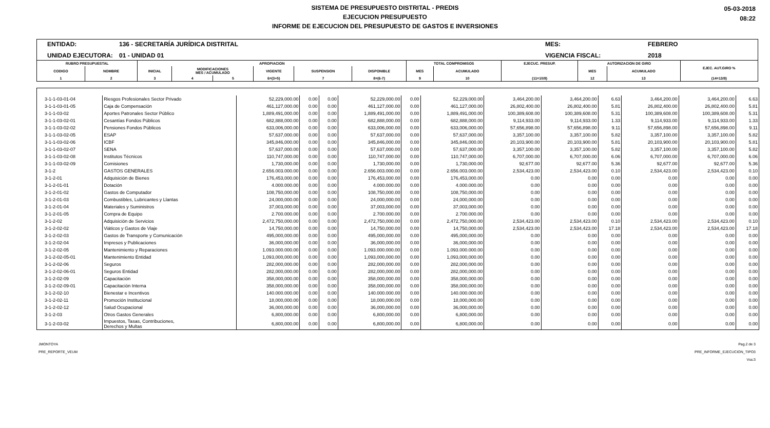05-03-2018
08:22
SISTEMA DE PRESUPUESTO DISTRITAL - PREDIS
EJECUCION PRESUPUESTO
INFORME DE EJECUCION DEL PRESUPUESTO DE GASTOS E INVERSIONES
ENTIDAD: 136 - SECRETARÍA JURÍDICA DISTRITAL MES: FEBRERO UNIDAD EJECUTORA: 01 - UNIDAD 01 VIGENCIA FISCAL: 2018
| RUBRO PRESUPUESTAL | | APROPIACION | | | | | | TOTAL COMPROMISOS | | EJECUC. PRESUP. | AUTORIZACION DE GIRO | | EJEC. AUT.GIRO % |
| --- | --- | --- | --- | --- | --- | --- | --- | --- | --- | --- | --- | --- | --- |
| CODIGO | NOMBRE | INICIAL | MODIFICACIONES MES / ACUMULADO | | VIGENTE | SUSPENSION | DISPONIBLE | MES | ACUMULADO | | MES | ACUMULADO | |
| 1 | 2 | 3 | 4 | 5 | 6=(3+5) | 7 | 8=(6-7) | 9 | 10 | (11=10/8) | 12 | 13 | (14=13/8) |
| 3-1-1-03-01-04 | Riesgos Profesionales Sector Privado | 52,229,000.00 | 0.00 | 0.00 | 52,229,000.00 | 0.00 | 52,229,000.00 | 3,464,200.00 | 3,464,200.00 | 6.63 | 3,464,200.00 | 3,464,200.00 | 6.63 |
| 3-1-1-03-01-05 | Caja de Compensación | 461,127,000.00 | 0.00 | 0.00 | 461,127,000.00 | 0.00 | 461,127,000.00 | 26,802,400.00 | 26,802,400.00 | 5.81 | 26,802,400.00 | 26,802,400.00 | 5.81 |
| 3-1-1-03-02 | Aportes Patronales Sector Público | 1,889,491,000.00 | 0.00 | 0.00 | 1,889,491,000.00 | 0.00 | 1,889,491,000.00 | 100,389,608.00 | 100,389,608.00 | 5.31 | 100,389,608.00 | 100,389,608.00 | 5.31 |
| 3-1-1-03-02-01 | Cesantías Fondos Públicos | 682,888,000.00 | 0.00 | 0.00 | 682,888,000.00 | 0.00 | 682,888,000.00 | 9,114,933.00 | 9,114,933.00 | 1.33 | 9,114,933.00 | 9,114,933.00 | 1.33 |
| 3-1-1-03-02-02 | Pensiones Fondos Públicos | 633,006,000.00 | 0.00 | 0.00 | 633,006,000.00 | 0.00 | 633,006,000.00 | 57,656,898.00 | 57,656,898.00 | 9.11 | 57,656,898.00 | 57,656,898.00 | 9.11 |
| 3-1-1-03-02-05 | ESAP | 57,637,000.00 | 0.00 | 0.00 | 57,637,000.00 | 0.00 | 57,637,000.00 | 3,357,100.00 | 3,357,100.00 | 5.82 | 3,357,100.00 | 3,357,100.00 | 5.82 |
| 3-1-1-03-02-06 | ICBF | 345,846,000.00 | 0.00 | 0.00 | 345,846,000.00 | 0.00 | 345,846,000.00 | 20,103,900.00 | 20,103,900.00 | 5.81 | 20,103,900.00 | 20,103,900.00 | 5.81 |
| 3-1-1-03-02-07 | SENA | 57,637,000.00 | 0.00 | 0.00 | 57,637,000.00 | 0.00 | 57,637,000.00 | 3,357,100.00 | 3,357,100.00 | 5.82 | 3,357,100.00 | 3,357,100.00 | 5.82 |
| 3-1-1-03-02-08 | Institutos Técnicos | 110,747,000.00 | 0.00 | 0.00 | 110,747,000.00 | 0.00 | 110,747,000.00 | 6,707,000.00 | 6,707,000.00 | 6.06 | 6,707,000.00 | 6,707,000.00 | 6.06 |
| 3-1-1-03-02-09 | Comisiones | 1,730,000.00 | 0.00 | 0.00 | 1,730,000.00 | 0.00 | 1,730,000.00 | 92,677.00 | 92,677.00 | 5.36 | 92,677.00 | 92,677.00 | 5.36 |
| 3-1-2 | GASTOS GENERALES | 2.656.003.000.00 | 0.00 | 0.00 | 2.656.003.000.00 | 0.00 | 2.656.003.000.00 | 2,534,423.00 | 2,534,423.00 | 0.10 | 2,534,423.00 | 2,534,423.00 | 0.10 |
| 3-1-2-01 | Adquisición de Bienes | 176,453,000.00 | 0.00 | 0.00 | 176,453,000.00 | 0.00 | 176,453,000.00 | 0.00 | 0.00 | 0.00 | 0.00 | 0.00 | 0.00 |
| 3-1-2-01-01 | Dotación | 4.000.000.00 | 0.00 | 0.00 | 4.000.000.00 | 0.00 | 4.000.000.00 | 0.00 | 0.00 | 0.00 | 0.00 | 0.00 | 0.00 |
| 3-1-2-01-02 | Gastos de Computador | 108,750,000.00 | 0.00 | 0.00 | 108,750,000.00 | 0.00 | 108,750,000.00 | 0.00 | 0.00 | 0.00 | 0.00 | 0.00 | 0.00 |
| 3-1-2-01-03 | Combustibles, Lubricantes y Llantas | 24,000,000.00 | 0.00 | 0.00 | 24,000,000.00 | 0.00 | 24,000,000.00 | 0.00 | 0.00 | 0.00 | 0.00 | 0.00 | 0.00 |
| 3-1-2-01-04 | Materiales y Suministros | 37,003,000.00 | 0.00 | 0.00 | 37,003,000.00 | 0.00 | 37,003,000.00 | 0.00 | 0.00 | 0.00 | 0.00 | 0.00 | 0.00 |
| 3-1-2-01-05 | Compra de Equipo | 2.700.000.00 | 0.00 | 0.00 | 2.700.000.00 | 0.00 | 2.700.000.00 | 0.00 | 0.00 | 0.00 | 0.00 | 0.00 | 0.00 |
| 3-1-2-02 | Adquisición de Servicios | 2,472,750,000.00 | 0.00 | 0.00 | 2,472,750,000.00 | 0.00 | 2,472,750,000.00 | 2,534,423.00 | 2,534,423.00 | 0.10 | 2,534,423.00 | 2,534,423.00 | 0.10 |
| 3-1-2-02-02 | Viáticos y Gastos de Viaje | 14,750,000.00 | 0.00 | 0.00 | 14,750,000.00 | 0.00 | 14,750,000.00 | 2,534,423.00 | 2,534,423.00 | 17.18 | 2,534,423.00 | 2,534,423.00 | 17.18 |
| 3-1-2-02-03 | Gastos de Transporte y Comunicación | 495,000,000.00 | 0.00 | 0.00 | 495,000,000.00 | 0.00 | 495,000,000.00 | 0.00 | 0.00 | 0.00 | 0.00 | 0.00 | 0.00 |
| 3-1-2-02-04 | Impresos y Publicaciones | 36,000,000.00 | 0.00 | 0.00 | 36,000,000.00 | 0.00 | 36,000,000.00 | 0.00 | 0.00 | 0.00 | 0.00 | 0.00 | 0.00 |
| 3-1-2-02-05 | Mantenimiento y Reparaciones | 1.093.000.000.00 | 0.00 | 0.00 | 1.093.000.000.00 | 0.00 | 1.093.000.000.00 | 0.00 | 0.00 | 0.00 | 0.00 | 0.00 | 0.00 |
| 3-1-2-02-05-01 | Mantenimiento Entidad | 1,093,000,000.00 | 0.00 | 0.00 | 1,093,000,000.00 | 0.00 | 1,093,000,000.00 | 0.00 | 0.00 | 0.00 | 0.00 | 0.00 | 0.00 |
| 3-1-2-02-06 | Seguros | 282,000,000.00 | 0.00 | 0.00 | 282,000,000.00 | 0.00 | 282,000,000.00 | 0.00 | 0.00 | 0.00 | 0.00 | 0.00 | 0.00 |
| 3-1-2-02-06-01 | Seguros Entidad | 282,000,000.00 | 0.00 | 0.00 | 282,000,000.00 | 0.00 | 282,000,000.00 | 0.00 | 0.00 | 0.00 | 0.00 | 0.00 | 0.00 |
| 3-1-2-02-09 | Capacitación | 358,000,000.00 | 0.00 | 0.00 | 358,000,000.00 | 0.00 | 358,000,000.00 | 0.00 | 0.00 | 0.00 | 0.00 | 0.00 | 0.00 |
| 3-1-2-02-09-01 | Capacitación Interna | 358,000,000.00 | 0.00 | 0.00 | 358,000,000.00 | 0.00 | 358,000,000.00 | 0.00 | 0.00 | 0.00 | 0.00 | 0.00 | 0.00 |
| 3-1-2-02-10 | Bienestar e Incentivos | 140.000.000.00 | 0.00 | 0.00 | 140.000.000.00 | 0.00 | 140.000.000.00 | 0.00 | 0.00 | 0.00 | 0.00 | 0.00 | 0.00 |
| 3-1-2-02-11 | Promoción Institucional | 18,000,000.00 | 0.00 | 0.00 | 18,000,000.00 | 0.00 | 18,000,000.00 | 0.00 | 0.00 | 0.00 | 0.00 | 0.00 | 0.00 |
| 3-1-2-02-12 | Salud Ocupacional | 36,000,000.00 | 0.00 | 0.00 | 36,000,000.00 | 0.00 | 36,000,000.00 | 0.00 | 0.00 | 0.00 | 0.00 | 0.00 | 0.00 |
| 3-1-2-03 | Otros Gastos Generales | 6,800,000.00 | 0.00 | 0.00 | 6,800,000.00 | 0.00 | 6,800,000.00 | 0.00 | 0.00 | 0.00 | 0.00 | 0.00 | 0.00 |
| 3-1-2-03-02 | Impuestos, Tasas, Contribuciones, Derechos y Multas | 6,800,000.00 | 0.00 | 0.00 | 6,800,000.00 | 0.00 | 6,800,000.00 | 0.00 | 0.00 | 0.00 | 0.00 | 0.00 | 0.00 |
JMONTOYA
PRE_REPORTE_VEUM
Pag.2 de 3
PRE_INFORME_EJECUCION_TIPO3
Vss:3